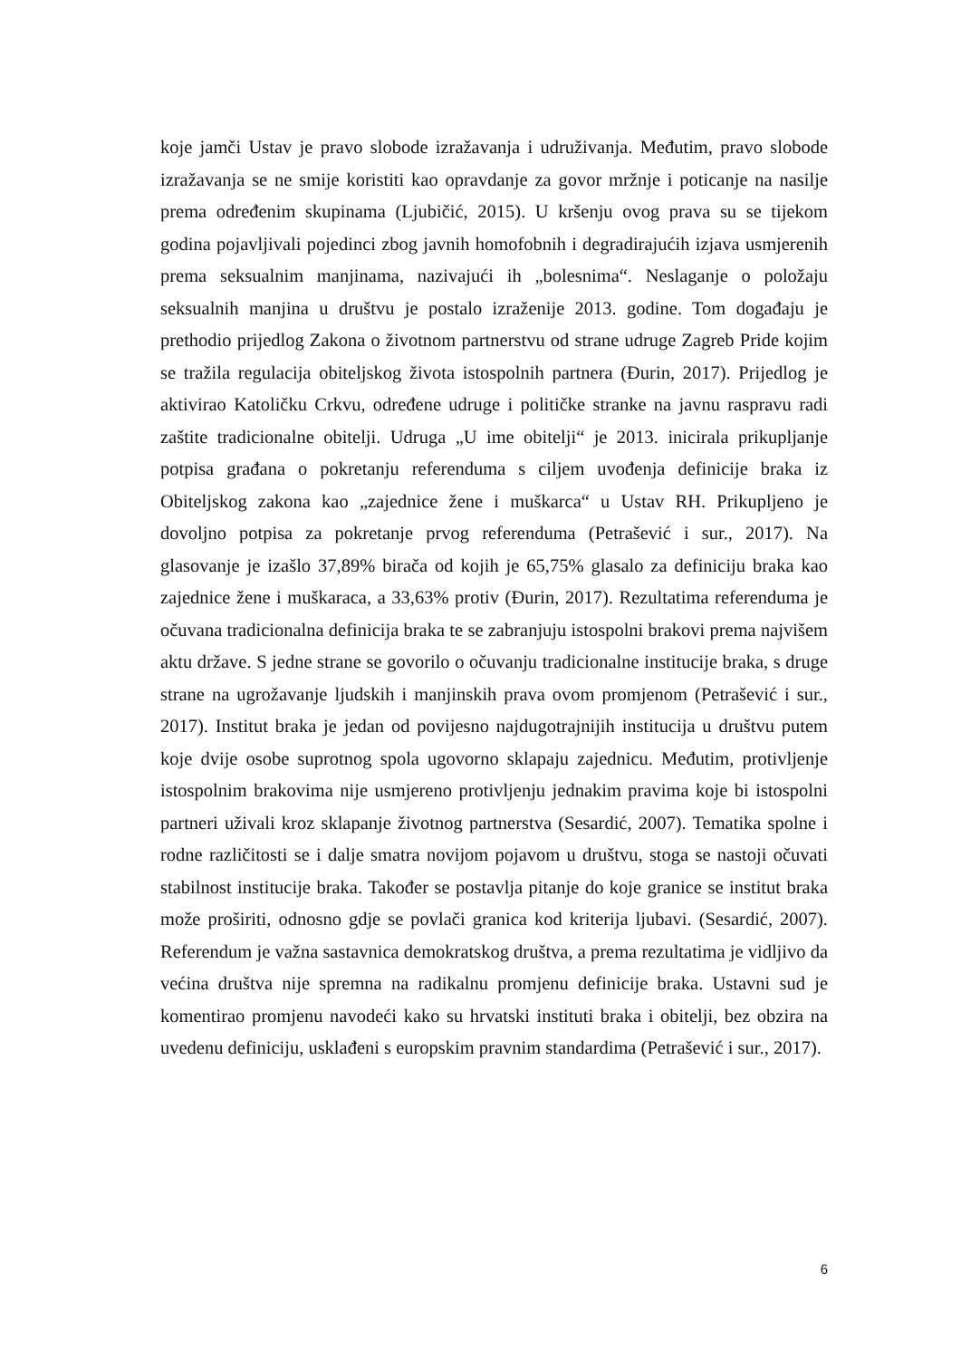koje jamči Ustav je pravo slobode izražavanja i udruživanja. Međutim, pravo slobode izražavanja se ne smije koristiti kao opravdanje za govor mržnje i poticanje na nasilje prema određenim skupinama (Ljubičić, 2015). U kršenju ovog prava su se tijekom godina pojavljivali pojedinci zbog javnih homofobnih i degradirajućih izjava usmjerenih prema seksualnim manjinama, nazivajući ih „bolesnima“. Neslaganje o položaju seksualnih manjina u društvu je postalo izraženije 2013. godine. Tom događaju je prethodio prijedlog Zakona o životnom partnerstvu od strane udruge Zagreb Pride kojim se tražila regulacija obiteljskog života istospolnih partnera (Đurin, 2017). Prijedlog je aktivirao Katoličku Crkvu, određene udruge i političke stranke na javnu raspravu radi zaštite tradicionalne obitelji. Udruga „U ime obitelji“ je 2013. inicirala prikupljanje potpisa građana o pokretanju referenduma s ciljem uvođenja definicije braka iz Obiteljskog zakona kao „zajednice žene i muškarca“ u Ustav RH. Prikupljeno je dovoljno potpisa za pokretanje prvog referenduma (Petrašević i sur., 2017). Na glasovanje je izašlo 37,89% birača od kojih je 65,75% glasalo za definiciju braka kao zajednice žene i muškaraca, a 33,63% protiv (Đurin, 2017). Rezultatima referenduma je očuvana tradicionalna definicija braka te se zabranjuju istospolni brakovi prema najvišem aktu države. S jedne strane se govorilo o očuvanju tradicionalne institucije braka, s druge strane na ugrožavanje ljudskih i manjinskih prava ovom promjenom (Petrašević i sur., 2017). Institut braka je jedan od povijesno najdugotrajnijih institucija u društvu putem koje dvije osobe suprotnog spola ugovorno sklapaju zajednicu. Međutim, protivljenje istospolnim brakovima nije usmjereno protivljenju jednakim pravima koje bi istospolni partneri uživali kroz sklapanje životnog partnerstva (Sesardić, 2007). Tematika spolne i rodne različitosti se i dalje smatra novijom pojavom u društvu, stoga se nastoji očuvati stabilnost institucije braka. Također se postavlja pitanje do koje granice se institut braka može proširiti, odnosno gdje se povlači granica kod kriterija ljubavi. (Sesardić, 2007). Referendum je važna sastavnica demokratskog društva, a prema rezultatima je vidljivo da većina društva nije spremna na radikalnu promjenu definicije braka. Ustavni sud je komentirao promjenu navodeći kako su hrvatski instituti braka i obitelji, bez obzira na uvedenu definiciju, usklađeni s europskim pravnim standardima (Petrašević i sur., 2017).
6